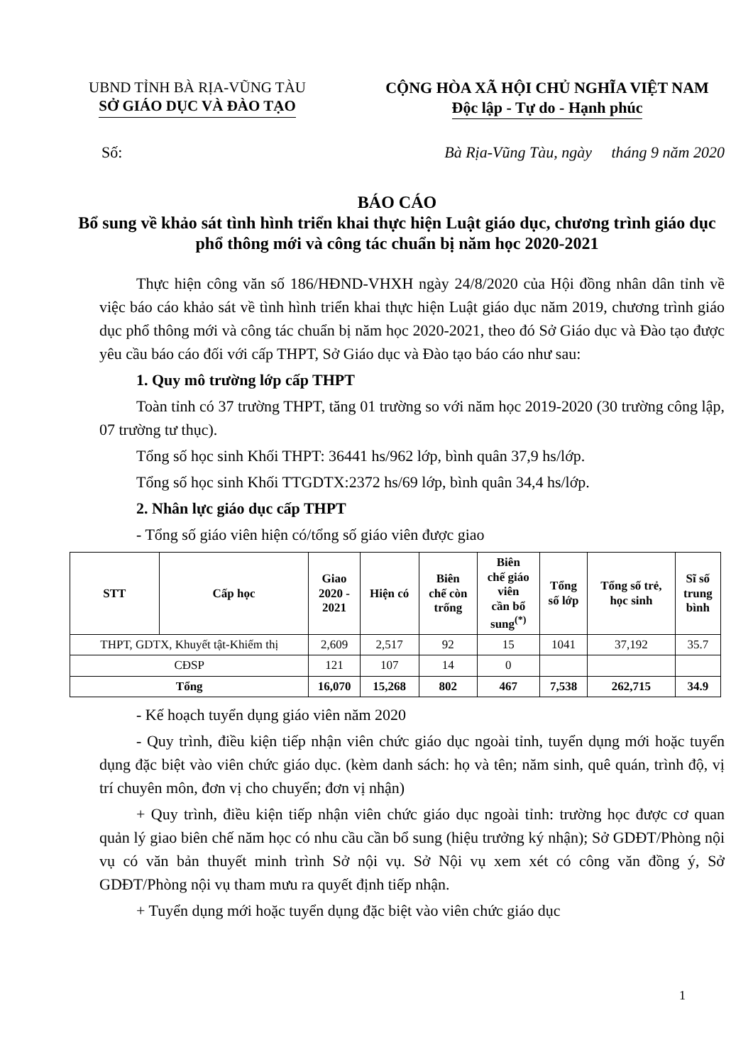UBND TỈNH BÀ RỊA-VŨNG TÀU
SỞ GIÁO DỤC VÀ ĐÀO TẠO
CỘNG HÒA XÃ HỘI CHỦ NGHĨA VIỆT NAM
Độc lập - Tự do - Hạnh phúc
Số: Bà Rịa-Vũng Tàu, ngày tháng 9 năm 2020
BÁO CÁO
Bổ sung về khảo sát tình hình triển khai thực hiện Luật giáo dục, chương trình giáo dục phổ thông mới và công tác chuẩn bị năm học 2020-2021
Thực hiện công văn số 186/HĐND-VHXH ngày 24/8/2020 của Hội đồng nhân dân tỉnh về việc báo cáo khảo sát về tình hình triển khai thực hiện Luật giáo dục năm 2019, chương trình giáo dục phổ thông mới và công tác chuẩn bị năm học 2020-2021, theo đó Sở Giáo dục và Đào tạo được yêu cầu báo cáo đối với cấp THPT, Sở Giáo dục và Đào tạo báo cáo như sau:
1. Quy mô trường lớp cấp THPT
Toàn tỉnh có 37 trường THPT, tăng 01 trường so với năm học 2019-2020 (30 trường công lập, 07 trường tư thục).
Tổng số học sinh Khối THPT: 36441 hs/962 lớp, bình quân 37,9 hs/lớp.
Tổng số học sinh Khối TTGDTX:2372 hs/69 lớp, bình quân 34,4 hs/lớp.
2. Nhân lực giáo dục cấp THPT
- Tổng số giáo viên hiện có/tổng số giáo viên được giao
| STT | Cấp học | Giao 2020 - 2021 | Hiện có | Biên chế còn trống | Biên chế giáo viên cần bổ sung<sup>(*)</sup> | Tổng số lớp | Tổng số trẻ, học sinh | Sĩ số trung bình |
| --- | --- | --- | --- | --- | --- | --- | --- | --- |
| THPT, GDTX, Khuyết tật-Khiếm thị | | 2,609 | 2,517 | 92 | 15 | 1041 | 37,192 | 35.7 |
| CĐSP | | 121 | 107 | 14 | 0 | | | |
| Tổng | | 16,070 | 15,268 | 802 | 467 | 7,538 | 262,715 | 34.9 |
- Kế hoạch tuyển dụng giáo viên năm 2020
- Quy trình, điều kiện tiếp nhận viên chức giáo dục ngoài tỉnh, tuyển dụng mới hoặc tuyển dụng đặc biệt vào viên chức giáo dục. (kèm danh sách: họ và tên; năm sinh, quê quán, trình độ, vị trí chuyên môn, đơn vị cho chuyển; đơn vị nhận)
+ Quy trình, điều kiện tiếp nhận viên chức giáo dục ngoài tỉnh: trường học được cơ quan quản lý giao biên chế năm học có nhu cầu cần bổ sung (hiệu trưởng ký nhận); Sở GDĐT/Phòng nội vụ có văn bản thuyết minh trình Sở nội vụ. Sở Nội vụ xem xét có công văn đồng ý, Sở GDĐT/Phòng nội vụ tham mưu ra quyết định tiếp nhận.
+ Tuyển dụng mới hoặc tuyển dụng đặc biệt vào viên chức giáo dục
1